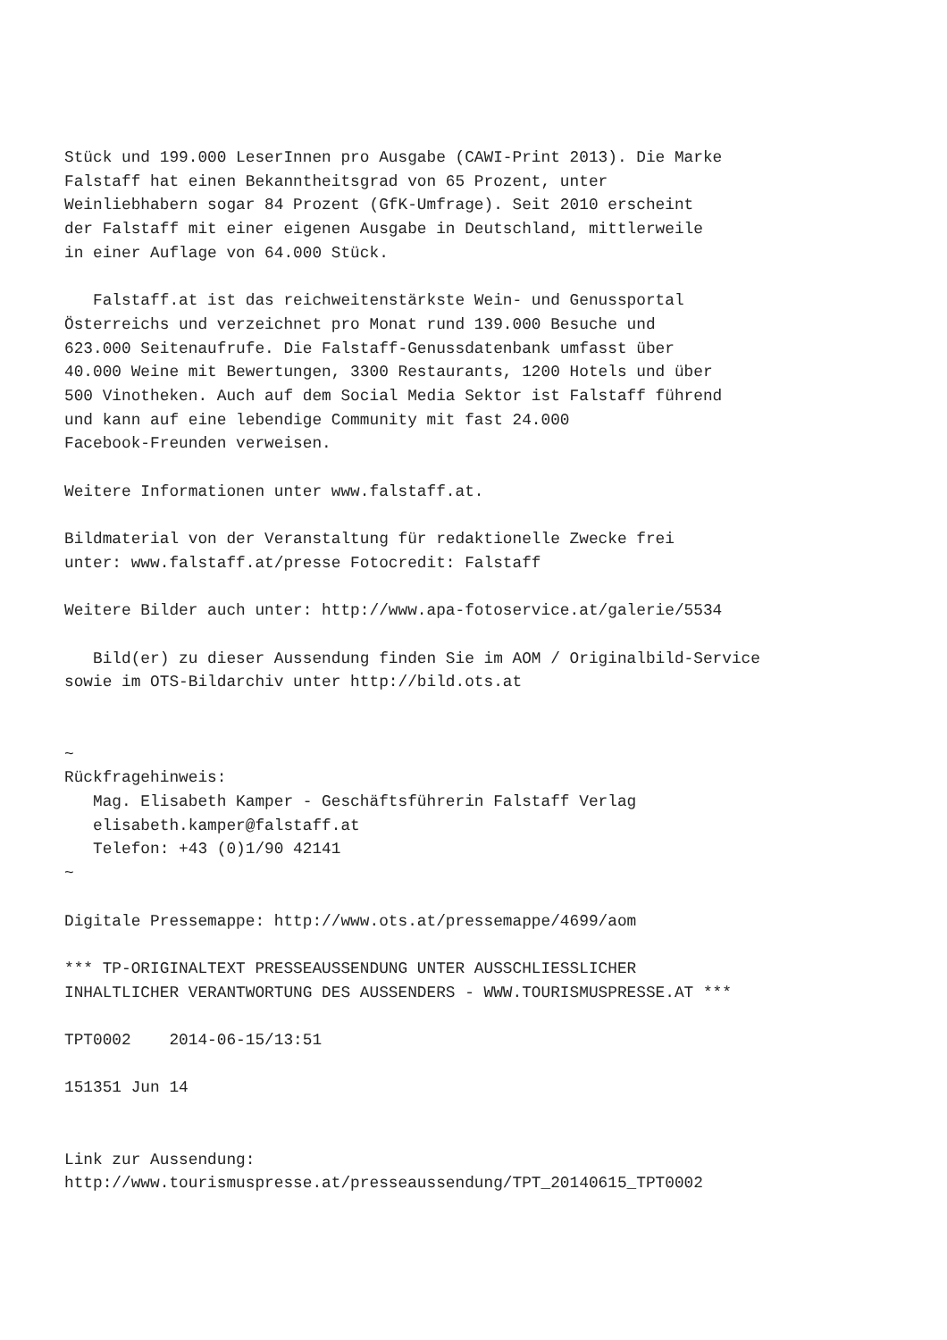Stück und 199.000 LeserInnen pro Ausgabe (CAWI-Print 2013). Die Marke
Falstaff hat einen Bekanntheitsgrad von 65 Prozent, unter
Weinliebhabern sogar 84 Prozent (GfK-Umfrage). Seit 2010 erscheint
der Falstaff mit einer eigenen Ausgabe in Deutschland, mittlerweile
in einer Auflage von 64.000 Stück.

   Falstaff.at ist das reichweitenstärkste Wein- und Genussportal
Österreichs und verzeichnet pro Monat rund 139.000 Besuche und
623.000 Seitenaufrufe. Die Falstaff-Genussdatenbank umfasst über
40.000 Weine mit Bewertungen, 3300 Restaurants, 1200 Hotels und über
500 Vinotheken. Auch auf dem Social Media Sektor ist Falstaff führend
und kann auf eine lebendige Community mit fast 24.000
Facebook-Freunden verweisen.

Weitere Informationen unter www.falstaff.at.

Bildmaterial von der Veranstaltung für redaktionelle Zwecke frei
unter: www.falstaff.at/presse Fotocredit: Falstaff

Weitere Bilder auch unter: http://www.apa-fotoservice.at/galerie/5534

   Bild(er) zu dieser Aussendung finden Sie im AOM / Originalbild-Service
sowie im OTS-Bildarchiv unter http://bild.ots.at


~
Rückfragehinweis:
   Mag. Elisabeth Kamper - Geschäftsführerin Falstaff Verlag
   elisabeth.kamper@falstaff.at
   Telefon: +43 (0)1/90 42141
~

Digitale Pressemappe: http://www.ots.at/pressemappe/4699/aom

*** TP-ORIGINALTEXT PRESSEAUSSENDUNG UNTER AUSSCHLIESSLICHER
INHALTLICHER VERANTWORTUNG DES AUSSENDERS - WWW.TOURISMUSPRESSE.AT ***

TPT0002    2014-06-15/13:51

151351 Jun 14


Link zur Aussendung:
http://www.tourismuspresse.at/presseaussendung/TPT_20140615_TPT0002